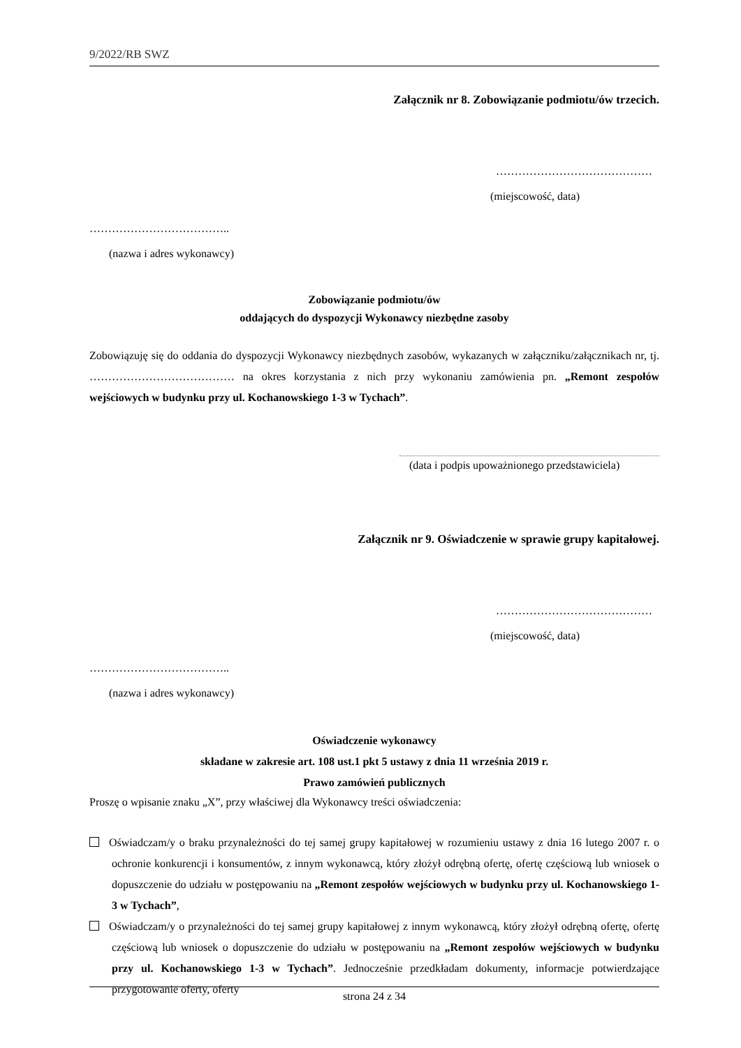9/2022/RB SWZ
Załącznik nr 8. Zobowiązanie podmiotu/ów trzecich.
……………………………………
(miejscowość, data)
………………………………..
(nazwa i adres wykonawcy)
Zobowiązanie podmiotu/ów
oddających do dyspozycji Wykonawcy niezbędne zasoby
Zobowiązuję się do oddania do dyspozycji Wykonawcy niezbędnych zasobów, wykazanych w załączniku/załącznikach nr, tj. ………………………………… na okres korzystania z nich przy wykonaniu zamówienia pn. „Remont zespołów wejściowych w budynku przy ul. Kochanowskiego 1-3 w Tychach”.
(data i podpis upoważnionego przedstawiciela)
Załącznik nr 9. Oświadczenie w sprawie grupy kapitałowej.
……………………………………
(miejscowość, data)
………………………………..
(nazwa i adres wykonawcy)
Oświadczenie wykonawcy
składane w zakresie art. 108 ust.1 pkt 5 ustawy z dnia 11 września 2019 r.
Prawo zamówień publicznych
Proszę o wpisanie znaku „X”, przy właściwej dla Wykonawcy treści oświadczenia:
Oświadczam/y o braku przynależności do tej samej grupy kapitałowej w rozumieniu ustawy z dnia 16 lutego 2007 r. o ochronie konkurencji i konsumentów, z innym wykonawcą, który złożył odrębną ofertę, ofertę częściową lub wniosek o dopuszczenie do udziału w postępowaniu na „Remont zespołów wejściowych w budynku przy ul. Kochanowskiego 1-3 w Tychach”,
Oświadczam/y o przynależności do tej samej grupy kapitałowej z innym wykonawcą, który złożył odrębną ofertę, ofertę częściową lub wniosek o dopuszczenie do udziału w postępowaniu na „Remont zespołów wejściowych w budynku przy ul. Kochanowskiego 1-3 w Tychach”. Jednocześnie przedkładam dokumenty, informacje potwierdzające przygotowanie oferty, oferty
strona 24 z 34